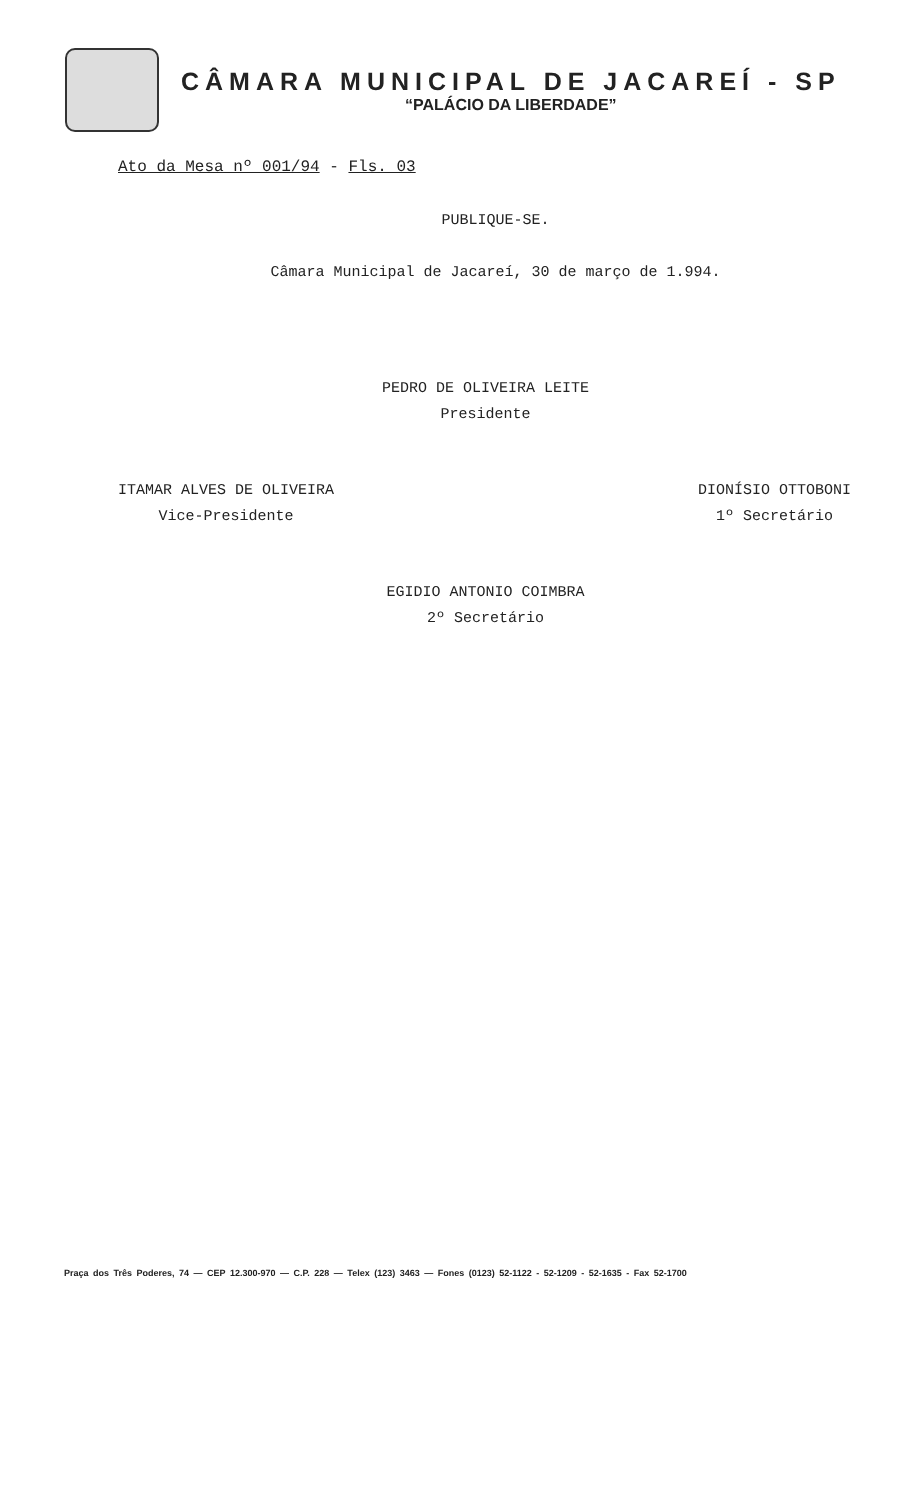CÂMARA MUNICIPAL DE JACAREÍ - SP
“PALÁCIO DA LIBERDADE”
Ato da Mesa nº 001/94 - Fls. 03
PUBLIQUE-SE.
Câmara Municipal de Jacareí, 30 de março de 1.994.
PEDRO DE OLIVEIRA LEITE
Presidente
ITAMAR ALVES DE OLIVEIRA
Vice-Presidente
DIONÍSIO OTTOBONI
1º Secretário
EGIDIO ANTONIO COIMBRA
2º Secretário
Praça dos Três Poderes, 74 — CEP 12.300-970 — C.P. 228 — Telex (123) 3463 — Fones (0123) 52-1122 - 52-1209 - 52-1635 - Fax 52-1700